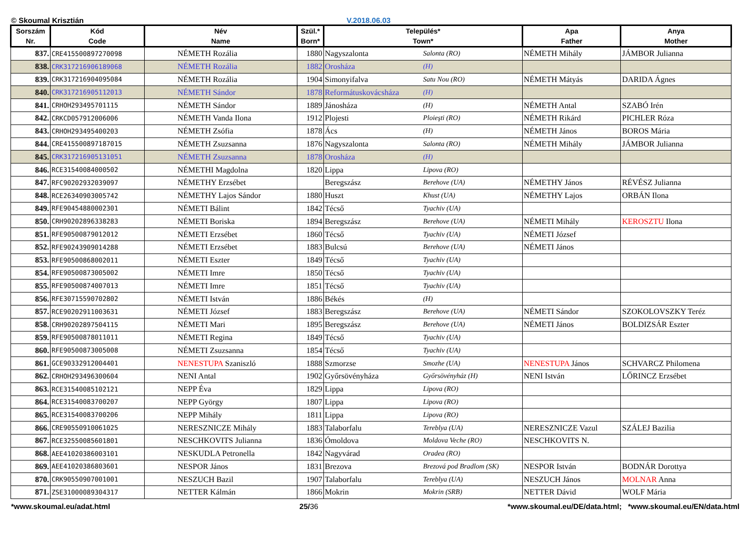© Skoumal Krisztián V.2018.06.03
| Sorszám Nr. | Kód Code | Név Name | Szül.* Born* | Település* Town* | | Apa Father | Anya Mother |
| --- | --- | --- | --- | --- | --- | --- | --- |
| 837. | CRE415500897270098 | NÉMETH Rozália | 1880 | Nagyszalonta | Salonta (RO) | NÉMETH Mihály | JÁMBOR Julianna |
| 838. | CRK317216906189068 | NÉMETH Rozália | 1882 | Orosháza | (H) | | |
| 839. | CRK317216904095084 | NÉMETH Rozália | 1904 | Simonyifalva | Satu Nou (RO) | NÉMETH Mátyás | DARIDA Ágnes |
| 840. | CRK317216905112013 | NÉMETH Sándor | 1878 | Reformátuskovácsháza | (H) | | |
| 841. | CRHOH293495701115 | NÉMETH Sándor | 1889 | Jánosháza | (H) | NÉMETH Antal | SZABÓ Irén |
| 842. | CRKCD057912006006 | NÉMETH Vanda Ilona | 1912 | Plojesti | Ploieşti (RO) | NÉMETH Rikárd | PICHLER Róza |
| 843. | CRHOH293495400203 | NÉMETH Zsófia | 1878 | Ács | (H) | NÉMETH János | BOROS Mária |
| 844. | CRE415500897187015 | NÉMETH Zsuzsanna | 1876 | Nagyszalonta | Salonta (RO) | NÉMETH Mihály | JÁMBOR Julianna |
| 845. | CRK317216905131051 | NÉMETH Zsuzsanna | 1878 | Orosháza | (H) | | |
| 846. | RCE31540084000502 | NÉMETHI Magdolna | 1820 | Lippa | Lipova (RO) | | |
| 847. | RFC90202932039097 | NÉMETHY Erzsébet | | Beregszász | Berehove (UA) | NÉMETHY János | RÉVÉSZ Julianna |
| 848. | RCE26340903005742 | NÉMETHY Lajos Sándor | 1880 | Huszt | Khust (UA) | NÉMETHY Lajos | ORBÁN Ilona |
| 849. | RFE90454880002301 | NÉMETI Bálint | 1842 | Técső | Tyachiv (UA) | | |
| 850. | CRH90202896338283 | NÉMETI Boriska | 1894 | Beregszász | Berehove (UA) | NÉMETI Mihály | KEROSZTU Ilona |
| 851. | RFE90500879012012 | NÉMETI Erzsébet | 1860 | Técső | Tyachiv (UA) | NÉMETI József | |
| 852. | RFE90243909014288 | NÉMETI Erzsébet | 1883 | Bulcsú | Berehove (UA) | NÉMETI János | |
| 853. | RFE90500868002011 | NÉMETI Eszter | 1849 | Técső | Tyachiv (UA) | | |
| 854. | RFE90500873005002 | NÉMETI Imre | 1850 | Técső | Tyachiv (UA) | | |
| 855. | RFE90500874007013 | NÉMETI Imre | 1851 | Técső | Tyachiv (UA) | | |
| 856. | RFE30715590702802 | NÉMETI István | 1886 | Békés | (H) | | |
| 857. | RCE90202911003631 | NÉMETI József | 1883 | Beregszász | Berehove (UA) | NÉMETI Sándor | SZOKOLOVSZKY Teréz |
| 858. | CRH90202897504115 | NÉMETI Mari | 1895 | Beregszász | Berehove (UA) | NÉMETI János | BOLDIZSÁR Eszter |
| 859. | RFE90500878011011 | NÉMETI Regina | 1849 | Técső | Tyachiv (UA) | | |
| 860. | RFE90500873005008 | NÉMETI Zsuzsanna | 1854 | Técső | Tyachiv (UA) | | |
| 861. | GCE90332912004401 | NENESTUPA Szaniszló | 1888 | Szmorzse | Smozhe (UA) | NENESTUPA János | SCHVARCZ Philomena |
| 862. | CRHOH293496300604 | NENI Antal | 1902 | Győrsövényháza | Győrsövényház (H) | NENI István | LŐRINCZ Erzsébet |
| 863. | RCE31540085102121 | NEPP Éva | 1829 | Lippa | Lipova (RO) | | |
| 864. | RCE31540083700207 | NEPP György | 1807 | Lippa | Lipova (RO) | | |
| 865. | RCE31540083700206 | NEPP Mihály | 1811 | Lippa | Lipova (RO) | | |
| 866. | CRE90550910061025 | NERESZNICZE Mihály | 1883 | Talaborfalu | Tereblya (UA) | NERESZNICZE Vazul | SZÁLEJ Bazilia |
| 867. | RCE32550085601801 | NESCHKOVITS Julianna | 1836 | Ómoldova | Moldova Veche (RO) | NESCHKOVITS N. | |
| 868. | AEE41020386003101 | NESKUDLA Petronella | 1842 | Nagyvárad | Oradea (RO) | | |
| 869. | AEE41020386803601 | NESPOR János | 1831 | Brezova | Brezová pod Bradlom (SK) | NESPOR István | BODNÁR Dorottya |
| 870. | CRK90550907001001 | NESZUCH Bazil | 1907 | Talaborfalu | Tereblya (UA) | NESZUCH János | MOLNAR Anna |
| 871. | ZSE31000089304317 | NETTER Kálmán | 1866 | Mokrin | Mokrin (SRB) | NETTER Dávid | WOLF Mária |
*www.skoumal.eu/adat.html 25/36 *www.skoumal.eu/DE/data.html; *www.skoumal.eu/EN/data.html